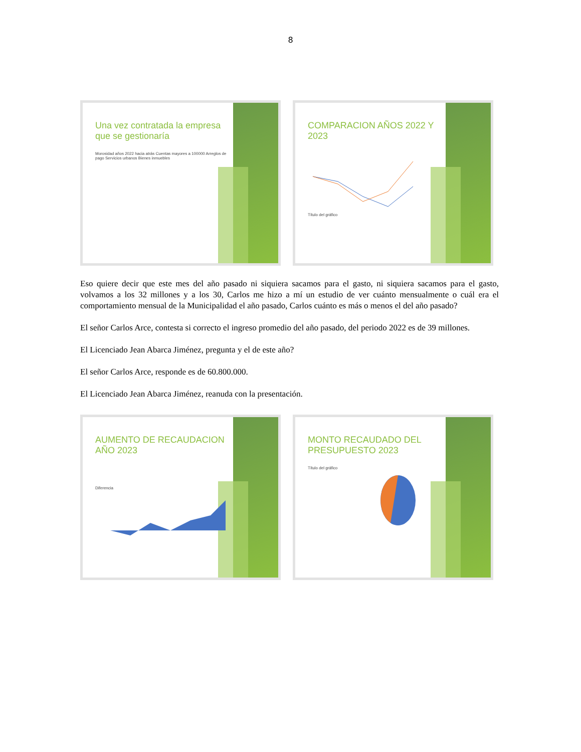8
Una vez contratada la empresa que se gestionaría
Morosidad años 2022 hacia atrás Cuentas mayores a 100000 Arreglos de pago Servicios urbanos Bienes inmuebles
COMPARACION AÑOS 2022 Y 2023
Título del gráfico
Eso quiere decir que este mes del año pasado ni siquiera sacamos para el gasto, ni siquiera sacamos para el gasto, volvamos a los 32 millones y a los 30, Carlos me hizo a mí un estudio de ver cuánto mensualmente o cuál era el comportamiento mensual de la Municipalidad el año pasado, Carlos cuánto es más o menos el del año pasado?
El señor Carlos Arce, contesta si correcto el ingreso promedio del año pasado, del periodo 2022 es de 39 millones.
El Licenciado Jean Abarca Jiménez, pregunta y el de este año?
El señor Carlos Arce, responde es de 60.800.000.
El Licenciado Jean Abarca Jiménez, reanuda con la presentación.
AUMENTO DE RECAUDACION AÑO 2023
Diferencia
MONTO RECAUDADO DEL PRESUPUESTO 2023
Título del gráfico